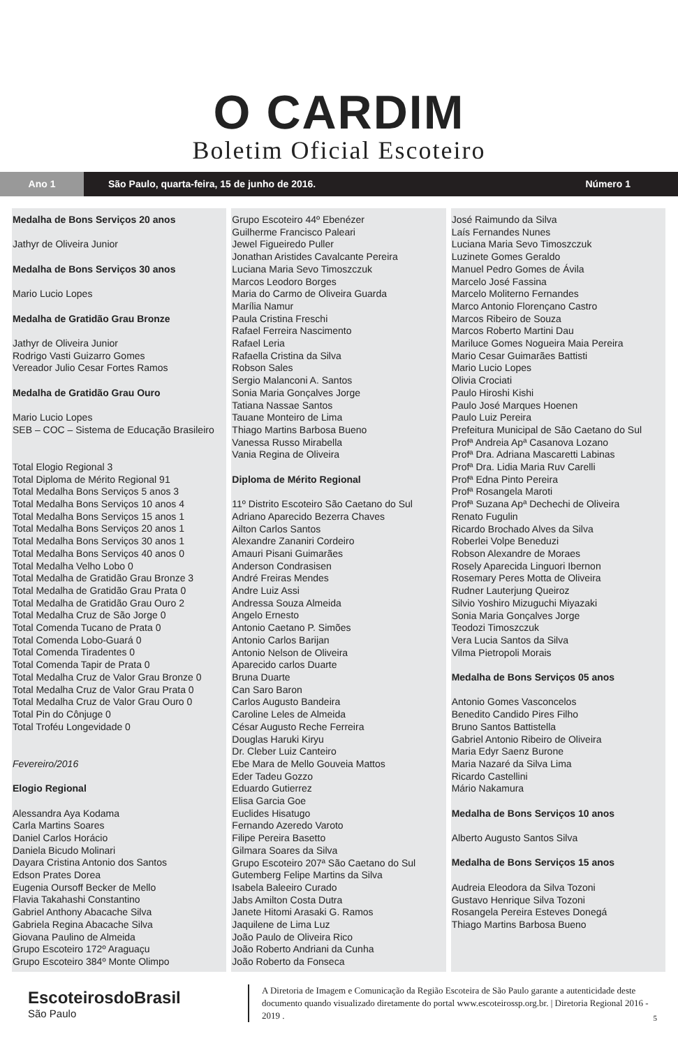O CARDIM
Boletim Oficial Escoteiro
Ano 1 São Paulo, quarta-feira, 15 de junho de 2016. Número 1
Medalha de Bons Serviços 20 anos
Jathyr de Oliveira Junior
Medalha de Bons Serviços 30 anos
Mario Lucio Lopes
Medalha de Gratidão Grau Bronze
Jathyr de Oliveira Junior
Rodrigo Vasti Guizarro Gomes
Vereador Julio Cesar Fortes Ramos
Medalha de Gratidão Grau Ouro
Mario Lucio Lopes
SEB – COC – Sistema de Educação Brasileiro
Total Elogio Regional 3
Total Diploma de Mérito Regional 91
Total Medalha Bons Serviços 5 anos 3
Total Medalha Bons Serviços 10 anos 4
Total Medalha Bons Serviços 15 anos 1
Total Medalha Bons Serviços 20 anos 1
Total Medalha Bons Serviços 30 anos 1
Total Medalha Bons Serviços 40 anos 0
Total Medalha Velho Lobo 0
Total Medalha de Gratidão Grau Bronze 3
Total Medalha de Gratidão Grau Prata 0
Total Medalha de Gratidão Grau Ouro 2
Total Medalha Cruz de São Jorge 0
Total Comenda Tucano de Prata 0
Total Comenda Lobo-Guará 0
Total Comenda Tiradentes 0
Total Comenda Tapir de Prata 0
Total Medalha Cruz de Valor Grau Bronze 0
Total Medalha Cruz de Valor Grau Prata 0
Total Medalha Cruz de Valor Grau Ouro 0
Total Pin do Cônjuge 0
Total Troféu Longevidade 0
Fevereiro/2016
Elogio Regional
Alessandra Aya Kodama
Carla Martins Soares
Daniel Carlos Horácio
Daniela Bicudo Molinari
Dayara Cristina Antonio dos Santos
Edson Prates Dorea
Eugenia Oursoff Becker de Mello
Flavia Takahashi Constantino
Gabriel Anthony Abacache Silva
Gabriela Regina Abacache Silva
Giovana Paulino de Almeida
Grupo Escoteiro 172º Araguaçu
Grupo Escoteiro 384º Monte Olimpo
Grupo Escoteiro 44º Ebenézer
Guilherme Francisco Paleari
Jewel Figueiredo Puller
Jonathan Aristides Cavalcante Pereira
Luciana Maria Sevo Timoszczuk
Marcos Leodoro Borges
Maria do Carmo de Oliveira Guarda
Marília Namur
Paula Cristina Freschi
Rafael Ferreira Nascimento
Rafael Leria
Rafaella Cristina da Silva
Robson Sales
Sergio Malanconi A. Santos
Sonia Maria Gonçalves Jorge
Tatiana Nassae Santos
Tauane Monteiro de Lima
Thiago Martins Barbosa Bueno
Vanessa Russo Mirabella
Vania Regina de Oliveira
Diploma de Mérito Regional
11º Distrito Escoteiro São Caetano do Sul
Adriano Aparecido Bezerra Chaves
Ailton Carlos Santos
Alexandre Zananiri Cordeiro
Amauri Pisani Guimarães
Anderson Condrasisen
André Freiras Mendes
Andre Luiz Assi
Andressa Souza Almeida
Angelo Ernesto
Antonio Caetano P. Simões
Antonio Carlos Barijan
Antonio Nelson de Oliveira
Aparecido carlos Duarte
Bruna Duarte
Can Saro Baron
Carlos Augusto Bandeira
Caroline Leles de Almeida
César Augusto Reche Ferreira
Douglas Haruki Kiryu
Dr. Cleber Luiz Canteiro
Ebe Mara de Mello Gouveia Mattos
Eder Tadeu Gozzo
Eduardo Gutierrez
Elisa Garcia Goe
Euclides Hisatugo
Fernando Azeredo Varoto
Filipe Pereira Basetto
Gilmara Soares da Silva
Grupo Escoteiro 207ª São Caetano do Sul
Gutemberg Felipe Martins da Silva
Isabela Baleeiro Curado
Jabs Amilton Costa Dutra
Janete Hitomi Arasaki G. Ramos
Jaquilene de Lima Luz
João Paulo de Oliveira Rico
João Roberto Andriani da Cunha
João Roberto da Fonseca
José Raimundo da Silva
Laís Fernandes Nunes
Luciana Maria Sevo Timoszczuk
Luzinete Gomes Geraldo
Manuel Pedro Gomes de Ávila
Marcelo José Fassina
Marcelo Moliterno Fernandes
Marco Antonio Florençano Castro
Marcos Ribeiro de Souza
Marcos Roberto Martini Dau
Mariluce Gomes Nogueira Maia Pereira
Mario Cesar Guimarães Battisti
Mario Lucio Lopes
Olivia Crociati
Paulo Hiroshi Kishi
Paulo José Marques Hoenen
Paulo Luiz Pereira
Prefeitura Municipal de São Caetano do Sul
Profª Andreia Apª Casanova Lozano
Profª Dra. Adriana Mascaretti Labinas
Profª Dra. Lidia Maria Ruv Carelli
Profª Edna Pinto Pereira
Profª Rosangela Maroti
Profª Suzana Apª Dechechi de Oliveira
Renato Fugulin
Ricardo Brochado Alves da Silva
Roberlei Volpe Beneduzi
Robson Alexandre de Moraes
Rosely Aparecida Linguori Ibernon
Rosemary Peres Motta de Oliveira
Rudner Lauterjung Queiroz
Silvio Yoshiro Mizuguchi Miyazaki
Sonia Maria Gonçalves Jorge
Teodozi Timoszczuk
Vera Lucia Santos da Silva
Vilma Pietropoli Morais
Medalha de Bons Serviços 05 anos
Antonio Gomes Vasconcelos
Benedito Candido Pires Filho
Bruno Santos Battistella
Gabriel Antonio Ribeiro de Oliveira
Maria Edyr Saenz Burone
Maria Nazaré da Silva Lima
Ricardo Castellini
Mário Nakamura
Medalha de Bons Serviços 10 anos
Alberto Augusto Santos Silva
Medalha de Bons Serviços 15 anos
Audreia Eleodora da Silva Tozoni
Gustavo Henrique Silva Tozoni
Rosangela Pereira Esteves Donegá
Thiago Martins Barbosa Bueno
EscoteirosdoBrasil
São Paulo
A Diretoria de Imagem e Comunicação da Região Escoteira de São Paulo garante a autenticidade deste documento quando visualizado diretamente do portal www.escoteirossp.org.br. | Diretoria Regional 2016 - 2019 .
5